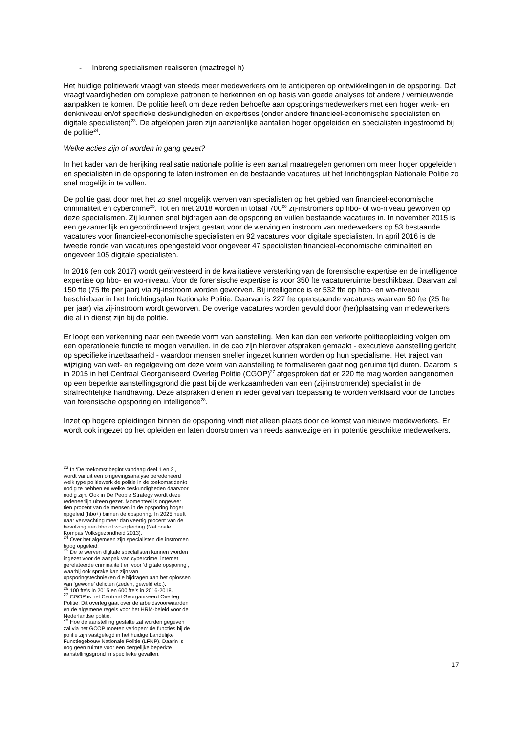- Inbreng specialismen realiseren (maatregel h)
Het huidige politiewerk vraagt van steeds meer medewerkers om te anticiperen op ontwikkelingen in de opsporing. Dat vraagt vaardigheden om complexe patronen te herkennen en op basis van goede analyses tot andere / vernieuwende aanpakken te komen. De politie heeft om deze reden behoefte aan opsporingsmedewerkers met een hoger werk- en denkniveau en/of specifieke deskundigheden en expertises (onder andere financieel-economische specialisten en digitale specialisten)<sup>23</sup>. De afgelopen jaren zijn aanzienlijke aantallen hoger opgeleiden en specialisten ingestroomd bij de politie<sup>24</sup>.
Welke acties zijn of worden in gang gezet?
In het kader van de herijking realisatie nationale politie is een aantal maatregelen genomen om meer hoger opgeleiden en specialisten in de opsporing te laten instromen en de bestaande vacatures uit het Inrichtingsplan Nationale Politie zo snel mogelijk in te vullen.
De politie gaat door met het zo snel mogelijk werven van specialisten op het gebied van financieel-economische criminaliteit en cybercrime<sup>25</sup>. Tot en met 2018 worden in totaal 700<sup>26</sup> zij-instromers op hbo- of wo-niveau geworven op deze specialismen. Zij kunnen snel bijdragen aan de opsporing en vullen bestaande vacatures in. In november 2015 is een gezamenlijk en gecoördineerd traject gestart voor de werving en instroom van medewerkers op 53 bestaande vacatures voor financieel-economische specialisten en 92 vacatures voor digitale specialisten. In april 2016 is de tweede ronde van vacatures opengesteld voor ongeveer 47 specialisten financieel-economische criminaliteit en ongeveer 105 digitale specialisten.
In 2016 (en ook 2017) wordt geïnvesteerd in de kwalitatieve versterking van de forensische expertise en de intelligence expertise op hbo- en wo-niveau. Voor de forensische expertise is voor 350 fte vacatureruimte beschikbaar. Daarvan zal 150 fte (75 fte per jaar) via zij-instroom worden geworven. Bij intelligence is er 532 fte op hbo- en wo-niveau beschikbaar in het Inrichtingsplan Nationale Politie. Daarvan is 227 fte openstaande vacatures waarvan 50 fte (25 fte per jaar) via zij-instroom wordt geworven. De overige vacatures worden gevuld door (her)plaatsing van medewerkers die al in dienst zijn bij de politie.
Er loopt een verkenning naar een tweede vorm van aanstelling. Men kan dan een verkorte politieopleiding volgen om een operationele functie te mogen vervullen. In de cao zijn hierover afspraken gemaakt - executieve aanstelling gericht op specifieke inzetbaarheid - waardoor mensen sneller ingezet kunnen worden op hun specialisme. Het traject van wijziging van wet- en regelgeving om deze vorm van aanstelling te formaliseren gaat nog geruime tijd duren. Daarom is in 2015 in het Centraal Georganiseerd Overleg Politie (CGOP)<sup>27</sup> afgesproken dat er 220 fte mag worden aangenomen op een beperkte aanstellingsgrond die past bij de werkzaamheden van een (zij-instromende) specialist in de strafrechtelijke handhaving. Deze afspraken dienen in ieder geval van toepassing te worden verklaard voor de functies van forensische opsporing en intelligence<sup>28</sup>.
Inzet op hogere opleidingen binnen de opsporing vindt niet alleen plaats door de komst van nieuwe medewerkers. Er wordt ook ingezet op het opleiden en laten doorstromen van reeds aanwezige en in potentie geschikte medewerkers.
<sup>23</sup> In ‘De toekomst begint vandaag deel 1 en 2’, wordt vanuit een omgevingsanalyse beredeneerd welk type politiewerk de politie in de toekomst denkt nodig te hebben en welke deskundigheden daarvoor nodig zijn. Ook in De People Strategy wordt deze redeneerlijn uiteen gezet. Momenteel is ongeveer tien procent van de mensen in de opsporing hoger opgeleid (hbo+) binnen de opsporing. In 2025 heeft naar verwachting meer dan veertig procent van de bevolking een hbo of wo-opleiding (Nationale Kompas Volksgezondheid 2013).
<sup>24</sup> Over het algemeen zijn specialisten die instromen hoog opgeleid.
<sup>25</sup> De te werven digitale specialisten kunnen worden ingezet voor de aanpak van cybercrime, internet gerelateerde criminaliteit en voor ‘digitale opsporing’, waarbij ook sprake kan zijn van opsporingstechnieken die bijdragen aan het oplossen van ‘gewone’ delicten (zeden, geweld etc.).
<sup>26</sup> 100 fte’s in 2015 en 600 fte’s in 2016-2018.
<sup>27</sup> CGOP is het Centraal Georganiseerd Overleg Politie. Dit overleg gaat over de arbeidsvoorwaarden en de algemene regels voor het HRM-beleid voor de Nederlandse politie.
<sup>28</sup> Hoe de aanstelling gestalte zal worden gegeven zal via het GCOP moeten verlopen: de functies bij de politie zijn vastgelegd in het huidige Landelijke Functiegebouw Nationale Politie (LFNP). Daarin is nog geen ruimte voor een dergelijke beperkte aanstellingsgrond in specifieke gevallen.
17